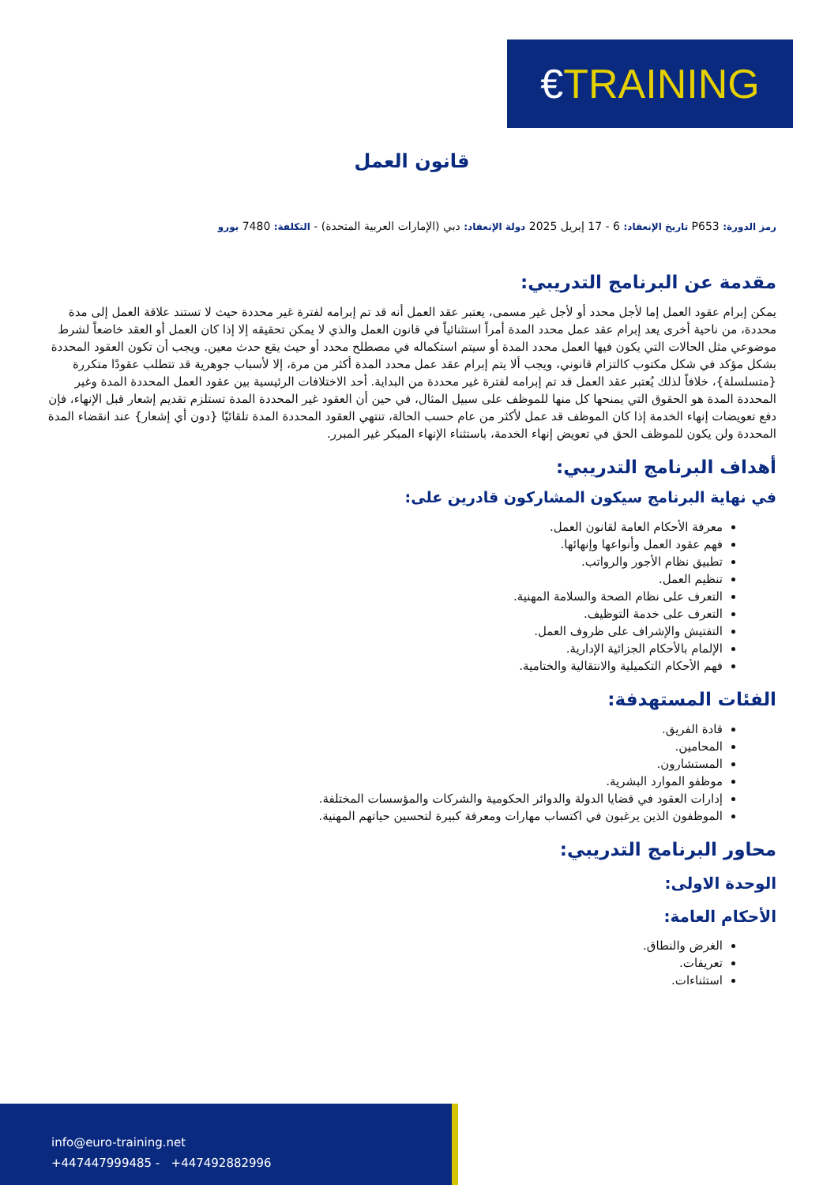€TRAINING
قانون العمل
رمز الدورة: P653 تاريخ الإنعقاد: 6 - 17 إبريل 2025 دولة الإنعقاد: دبي (الإمارات العربية المتحدة) - التكلفة: 7480 يورو
مقدمة عن البرنامج التدريبي:
يمكن إبرام عقود العمل إما لأجل محدد أو لأجل غير مسمى، يعتبر عقد العمل أنه قد تم إبرامه لفترة غير محددة حيث لا تستند علاقة العمل إلى مدة محددة، من ناحية أخرى يعد إبرام عقد عمل محدد المدة أمراً استثنائياً في قانون العمل والذي لا يمكن تحقيقه إلا إذا كان العمل أو العقد خاضعاً لشرط موضوعي مثل الحالات التي يكون فيها العمل محدد المدة أو سيتم استكماله في مصطلح محدد أو حيث يقع حدث معين. ويجب أن تكون العقود المحددة بشكل مؤكد في شكل مكتوب كالتزام قانوني، ويجب ألا يتم إبرام عقد عمل محدد المدة أكثر من مرة، إلا لأسباب جوهرية قد تتطلب عقودًا متكررة {متسلسلة}، خلافاً لذلك يُعتبر عقد العمل قد تم إبرامه لفترة غير محددة من البداية. أحد الاختلافات الرئيسية بين عقود العمل المحددة المدة وغير المحددة المدة هو الحقوق التي يمنحها كل منها للموظف على سبيل المثال، في حين أن العقود غير المحددة المدة تستلزم تقديم إشعار قبل الإنهاء، فإن دفع تعويضات إنهاء الخدمة إذا كان الموظف قد عمل لأكثر من عام حسب الحالة، تنتهي العقود المحددة المدة تلقائيًا {دون أي إشعار} عند انقضاء المدة المحددة ولن يكون للموظف الحق في تعويض إنهاء الخدمة، باستثناء الإنهاء المبكر غير المبرر.
أهداف البرنامج التدريبي:
في نهاية البرنامج سيكون المشاركون قادرين على:
معرفة الأحكام العامة لقانون العمل.
فهم عقود العمل وأنواعها وإنهائها.
تطبيق نظام الأجور والرواتب.
تنظيم العمل.
التعرف على نظام الصحة والسلامة المهنية.
التعرف على خدمة التوظيف.
التفتيش والإشراف على ظروف العمل.
الإلمام بالأحكام الجزائية الإدارية.
فهم الأحكام التكميلية والانتقالية والختامية.
الفئات المستهدفة:
قادة الفريق.
المحامين.
المستشارون.
موظفو الموارد البشرية.
إدارات العقود في قضايا الدولة والدوائر الحكومية والشركات والمؤسسات المختلفة.
الموظفون الذين يرغبون في اكتساب مهارات ومعرفة كبيرة لتحسين حياتهم المهنية.
محاور البرنامج التدريبي:
الوحدة الاولى:
الأحكام العامة:
الغرض والنطاق.
تعريفات.
استثناءات.
info@euro-training.net
+447447999485 - +447492882996